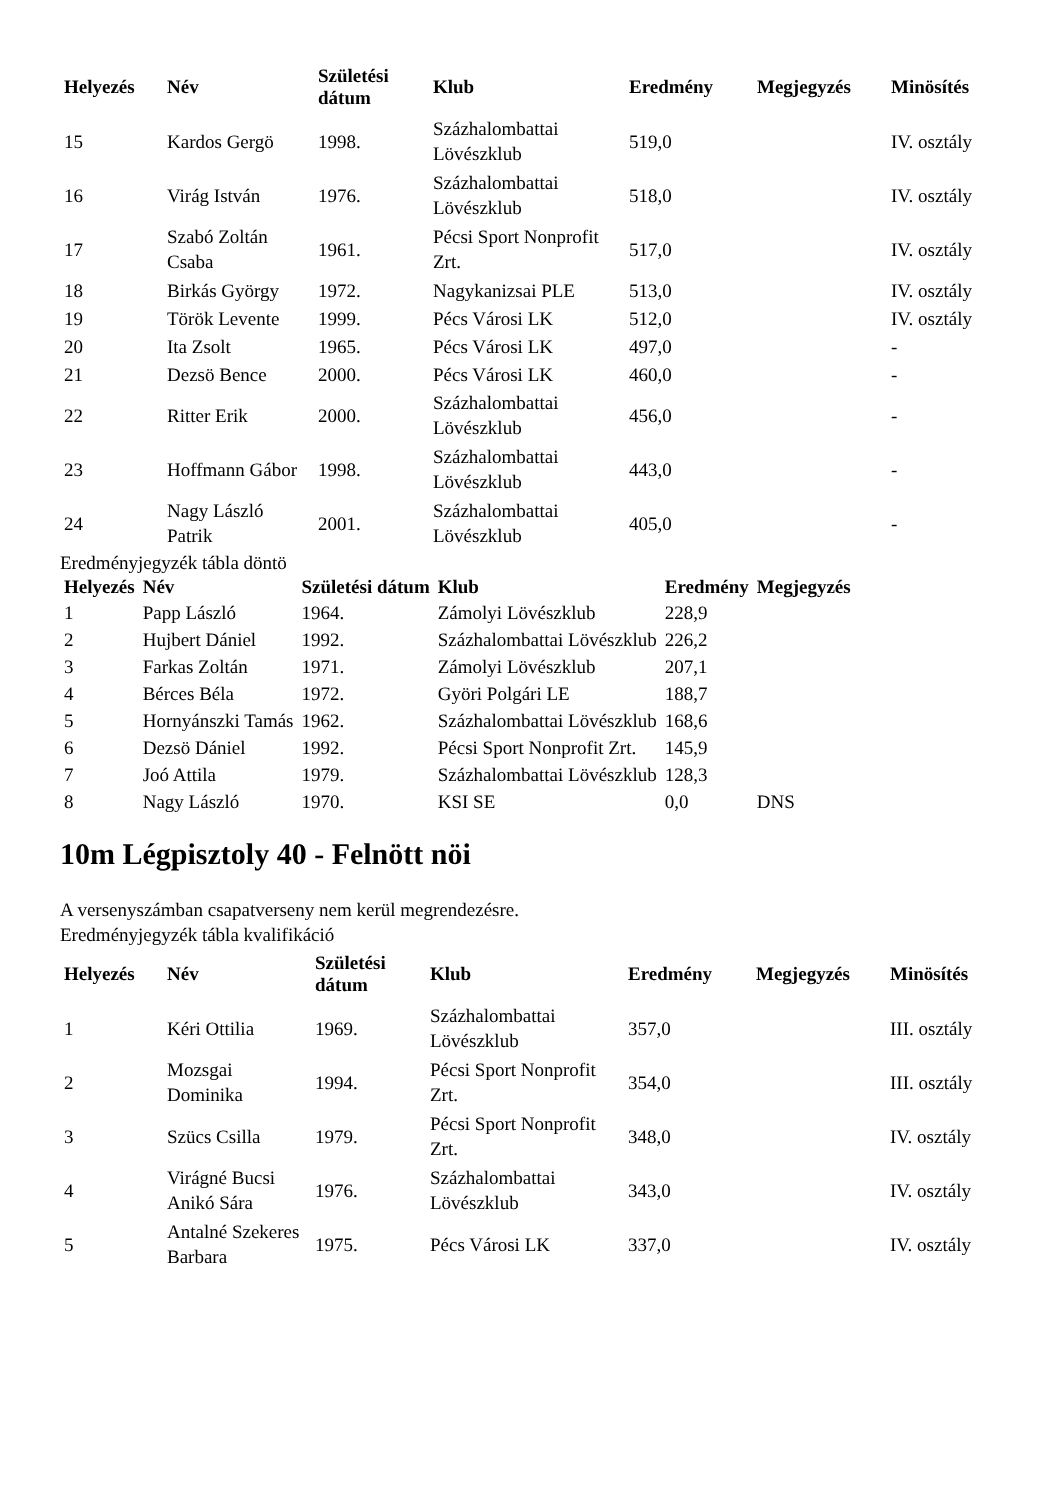| Helyezés | Név | Születési dátum | Klub | Eredmény | Megjegyzés | Minösítés |
| --- | --- | --- | --- | --- | --- | --- |
| 15 | Kardos Gergö | 1998. | Százhalombattai Lövészklub | 519,0 | | IV. osztály |
| 16 | Virág István | 1976. | Százhalombattai Lövészklub | 518,0 | | IV. osztály |
| 17 | Szabó Zoltán Csaba | 1961. | Pécsi Sport Nonprofit Zrt. | 517,0 | | IV. osztály |
| 18 | Birkás György | 1972. | Nagykanizsai PLE | 513,0 | | IV. osztály |
| 19 | Török Levente | 1999. | Pécs Városi LK | 512,0 | | IV. osztály |
| 20 | Ita Zsolt | 1965. | Pécs Városi LK | 497,0 | | - |
| 21 | Dezsö Bence | 2000. | Pécs Városi LK | 460,0 | | - |
| 22 | Ritter Erik | 2000. | Százhalombattai Lövészklub | 456,0 | | - |
| 23 | Hoffmann Gábor | 1998. | Százhalombattai Lövészklub | 443,0 | | - |
| 24 | Nagy László Patrik | 2001. | Százhalombattai Lövészklub | 405,0 | | - |
Eredményjegyzék tábla döntö
| Helyezés | Név | Születési dátum | Klub | Eredmény | Megjegyzés |
| --- | --- | --- | --- | --- | --- |
| 1 | Papp László | 1964. | Zámolyi Lövészklub | 228,9 | |
| 2 | Hujbert Dániel | 1992. | Százhalombattai Lövészklub | 226,2 | |
| 3 | Farkas Zoltán | 1971. | Zámolyi Lövészklub | 207,1 | |
| 4 | Bérces Béla | 1972. | Györi Polgári LE | 188,7 | |
| 5 | Hornyánszki Tamás | 1962. | Százhalombattai Lövészklub | 168,6 | |
| 6 | Dezsö Dániel | 1992. | Pécsi Sport Nonprofit Zrt. | 145,9 | |
| 7 | Joó Attila | 1979. | Százhalombattai Lövészklub | 128,3 | |
| 8 | Nagy László | 1970. | KSI SE | 0,0 | DNS |
10m Légpisztoly 40 - Felnött nöi
A versenyszámban csapatverseny nem kerül megrendezésre.
Eredményjegyzék tábla kvalifikáció
| Helyezés | Név | Születési dátum | Klub | Eredmény | Megjegyzés | Minösítés |
| --- | --- | --- | --- | --- | --- | --- |
| 1 | Kéri Ottilia | 1969. | Százhalombattai Lövészklub | 357,0 | | III. osztály |
| 2 | Mozsgai Dominika | 1994. | Pécsi Sport Nonprofit Zrt. | 354,0 | | III. osztály |
| 3 | Szücs Csilla | 1979. | Pécsi Sport Nonprofit Zrt. | 348,0 | | IV. osztály |
| 4 | Virágné Bucsi Anikó Sára | 1976. | Százhalombattai Lövészklub | 343,0 | | IV. osztály |
| 5 | Antalné Szekeres Barbara | 1975. | Pécs Városi LK | 337,0 | | IV. osztály |